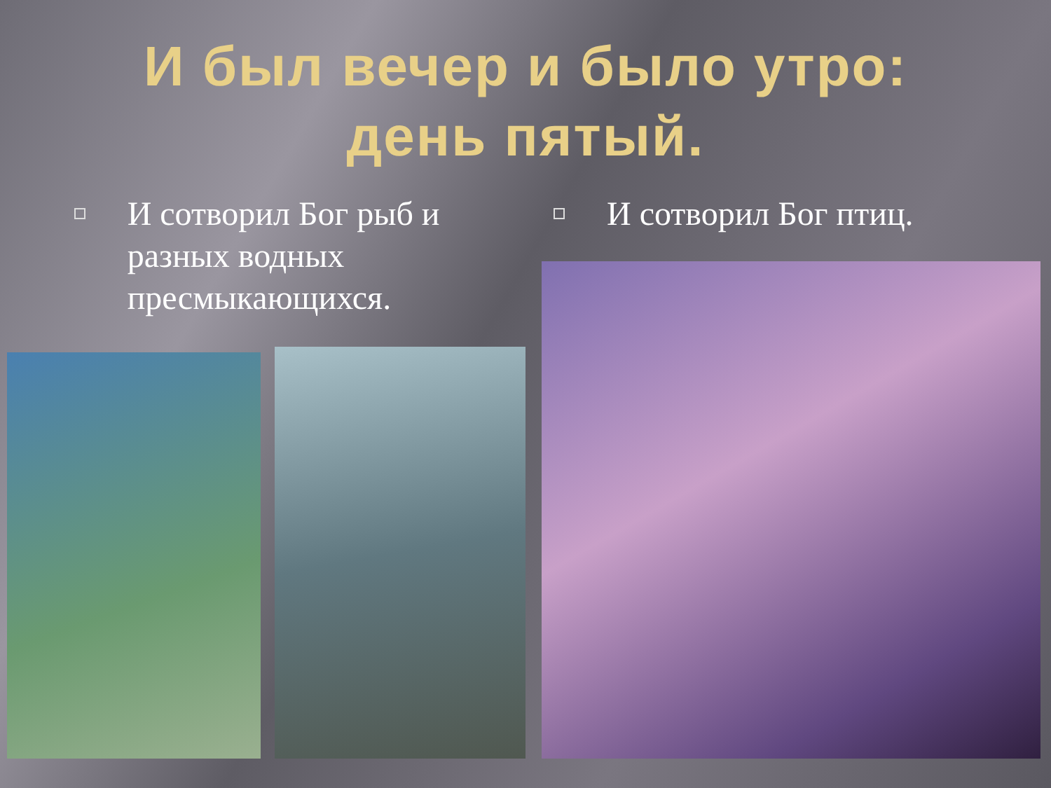И был вечер и было утро:
день пятый.
И сотворил Бог рыб и разных водных пресмыкающихся. И сотворил Бог птиц.